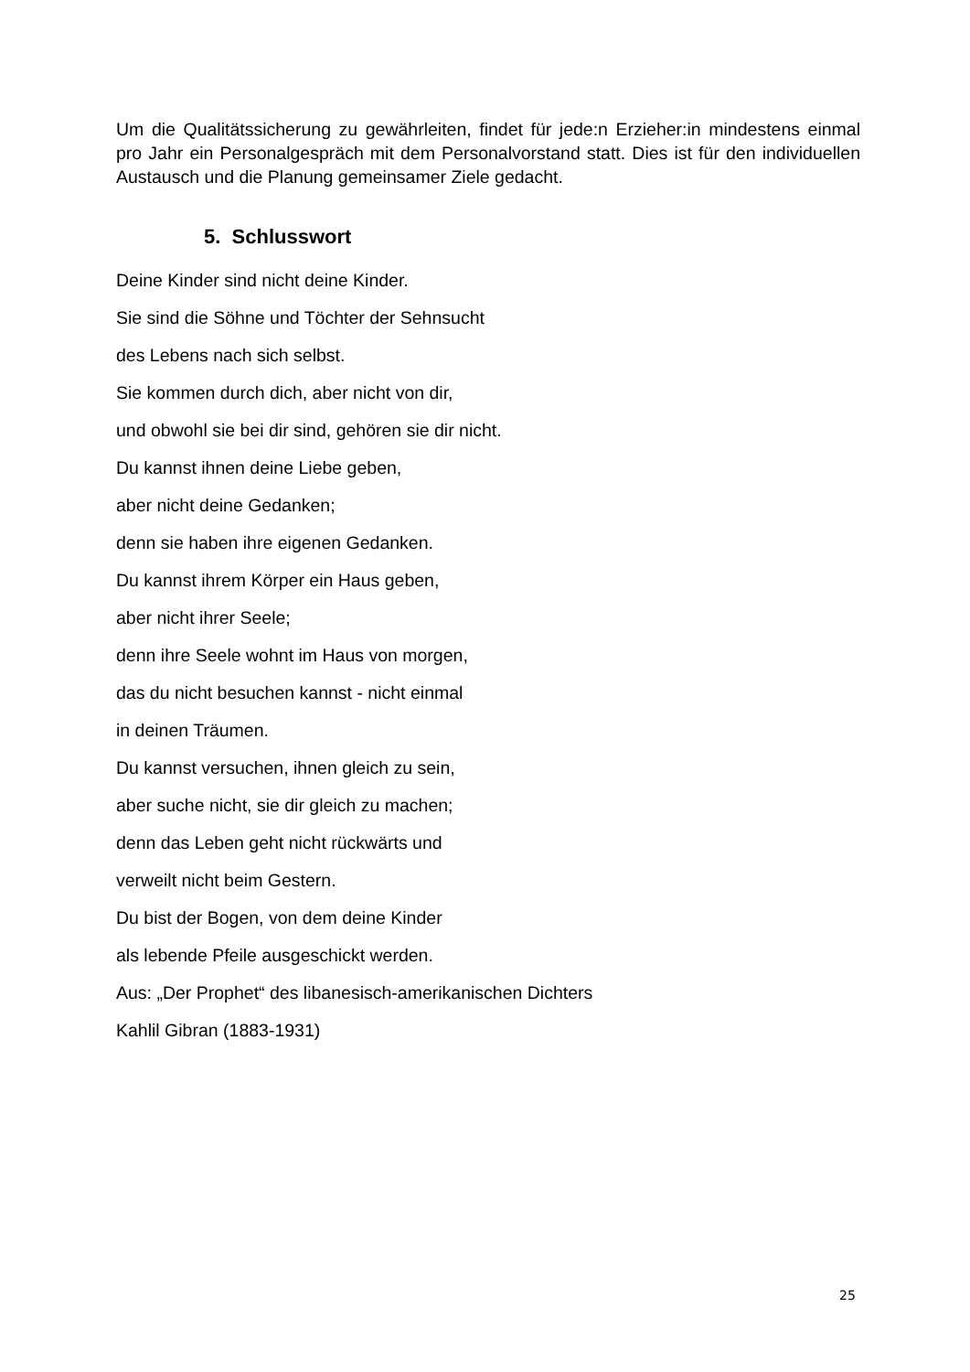Um die Qualitätssicherung zu gewährleiten, findet für jede:n Erzieher:in mindestens einmal pro Jahr ein Personalgespräch mit dem Personalvorstand statt. Dies ist für den individuellen Austausch und die Planung gemeinsamer Ziele gedacht.
5. Schlusswort
Deine Kinder sind nicht deine Kinder.
Sie sind die Söhne und Töchter der Sehnsucht
des Lebens nach sich selbst.
Sie kommen durch dich, aber nicht von dir,
und obwohl sie bei dir sind, gehören sie dir nicht.
Du kannst ihnen deine Liebe geben,
aber nicht deine Gedanken;
denn sie haben ihre eigenen Gedanken.
Du kannst ihrem Körper ein Haus geben,
aber nicht ihrer Seele;
denn ihre Seele wohnt im Haus von morgen,
das du nicht besuchen kannst - nicht einmal
in deinen Träumen.
Du kannst versuchen, ihnen gleich zu sein,
aber suche nicht, sie dir gleich zu machen;
denn das Leben geht nicht rückwärts und
verweilt nicht beim Gestern.
Du bist der Bogen, von dem deine Kinder
als lebende Pfeile ausgeschickt werden.
Aus: „Der Prophet“ des libanesisch-amerikanischen Dichters
Kahlil Gibran (1883-1931)
25